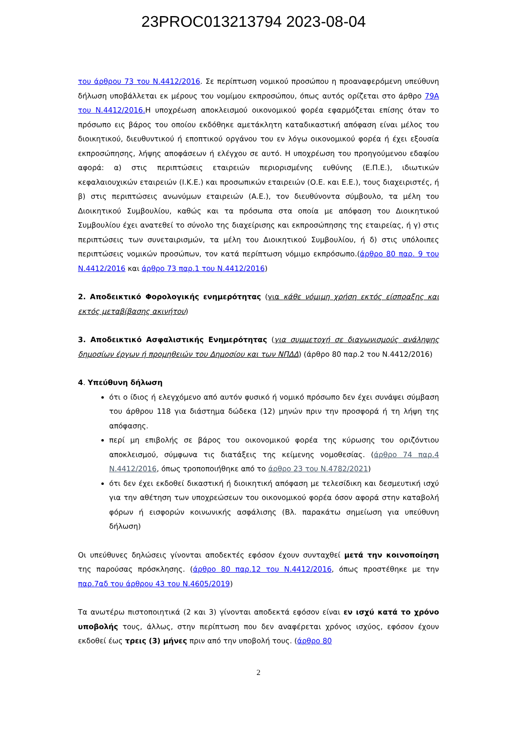23PROC013213794 2023-08-04
του άρθρου 73 του Ν.4412/2016. Σε περίπτωση νομικού προσώπου η προαναφερόμενη υπεύθυνη δήλωση υποβάλλεται εκ μέρους του νομίμου εκπροσώπου, όπως αυτός ορίζεται στο άρθρο 79Α του Ν.4412/2016. Η υποχρέωση αποκλεισμού οικονομικού φορέα εφαρμόζεται επίσης όταν το πρόσωπο εις βάρος του οποίου εκδόθηκε αμετάκλητη καταδικαστική απόφαση είναι μέλος του διοικητικού, διευθυντικού ή εποπτικού οργάνου του εν λόγω οικονομικού φορέα ή έχει εξουσία εκπροσώπησης, λήψης αποφάσεων ή ελέγχου σε αυτό. Η υποχρέωση του προηγούμενου εδαφίου αφορά: α) στις περιπτώσεις εταιρειών περιορισμένης ευθύνης (Ε.Π.Ε.), ιδιωτικών κεφαλαιουχικών εταιρειών (Ι.Κ.Ε.) και προσωπικών εταιρειών (Ο.Ε. και Ε.Ε.), τους διαχειριστές, ή β) στις περιπτώσεις ανωνύμων εταιρειών (Α.Ε.), τον διευθύνοντα σύμβουλο, τα μέλη του Διοικητικού Συμβουλίου, καθώς και τα πρόσωπα στα οποία με απόφαση του Διοικητικού Συμβουλίου έχει ανατεθεί το σύνολο της διαχείρισης και εκπροσώπησης της εταιρείας, ή γ) στις περιπτώσεις των συνεταιρισμών, τα μέλη του Διοικητικού Συμβουλίου, ή δ) στις υπόλοιπες περιπτώσεις νομικών προσώπων, τον κατά περίπτωση νόμιμο εκπρόσωπο.(άρθρο 80 παρ. 9 του Ν.4412/2016 και άρθρο 73 παρ.1 του Ν.4412/2016)
2. Αποδεικτικό Φορολογικής ενημερότητας (για κάθε νόμιμη χρήση εκτός είσπραξης και εκτός μεταβίβασης ακινήτου)
3. Αποδεικτικό Ασφαλιστικής Ενημερότητας (για συμμετοχή σε διαγωνισμούς ανάληψης δημοσίων έργων ή προμηθειών του Δημοσίου και των ΝΠΔΔ) (άρθρο 80 παρ.2 του Ν.4412/2016)
4. Υπεύθυνη δήλωση
ότι ο ίδιος ή ελεγχόμενο από αυτόν φυσικό ή νομικό πρόσωπο δεν έχει συνάψει σύμβαση του άρθρου 118 για διάστημα δώδεκα (12) μηνών πριν την προσφορά ή τη λήψη της απόφασης.
περί μη επιβολής σε βάρος του οικονομικού φορέα της κύρωσης του οριζόντιου αποκλεισμού, σύμφωνα τις διατάξεις της κείμενης νομοθεσίας. (άρθρο 74 παρ.4 Ν.4412/2016, όπως τροποποιήθηκε από το άρθρο 23 του Ν.4782/2021)
ότι δεν έχει εκδοθεί δικαστική ή διοικητική απόφαση με τελεσίδικη και δεσμευτική ισχύ για την αθέτηση των υποχρεώσεων του οικονομικού φορέα όσον αφορά στην καταβολή φόρων ή εισφορών κοινωνικής ασφάλισης (Βλ. παρακάτω σημείωση για υπεύθυνη δήλωση)
Οι υπεύθυνες δηλώσεις γίνονται αποδεκτές εφόσον έχουν συνταχθεί μετά την κοινοποίηση της παρούσας πρόσκλησης. (άρθρο 80 παρ.12 του Ν.4412/2016, όπως προστέθηκε με την παρ.7αδ του άρθρου 43 του Ν.4605/2019)
Τα ανωτέρω πιστοποιητικά (2 και 3) γίνονται αποδεκτά εφόσον είναι εν ισχύ κατά το χρόνο υποβολής τους, άλλως, στην περίπτωση που δεν αναφέρεται χρόνος ισχύος, εφόσον έχουν εκδοθεί έως τρεις (3) μήνες πριν από την υποβολή τους. (άρθρο 80
2